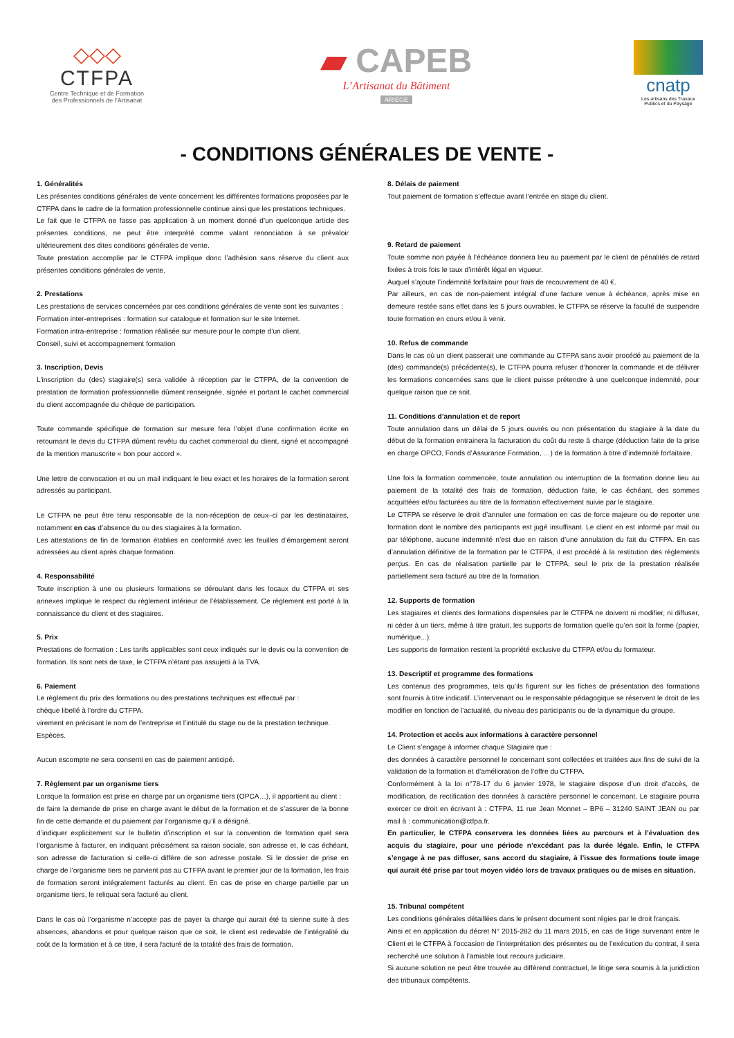◇◇◇
CTFPA
Centre Technique et de Formation
des Professionnels de l’Artisanat
▰ CAPEB
L’Artisanat du Bâtiment
ARIEGE
cnatp
Les artisans des Travaux Publics et du Paysage
- CONDITIONS GÉNÉRALES DE VENTE -
1. Généralités
Les présentes conditions générales de vente concernent les différentes formations proposées par le CTFPA dans le cadre de la formation professionnelle continue ainsi que les prestations techniques.
Le fait que le CTFPA ne fasse pas application à un moment donné d’un quelconque article des présentes conditions, ne peut être interprété comme valant renonciation à se prévaloir ultérieurement des dites conditions générales de vente.
Toute prestation accomplie par le CTFPA implique donc l’adhésion sans réserve du client aux présentes conditions générales de vente.
2. Prestations
Les prestations de services concernées par ces conditions générales de vente sont les suivantes :
Formation inter-entreprises : formation sur catalogue et formation sur le site Internet.
Formation intra-entreprise : formation réalisée sur mesure pour le compte d’un client.
Conseil, suivi et accompagnement formation
3. Inscription, Devis
L'inscription du (des) stagiaire(s) sera validée à réception par le CTFPA, de la convention de prestation de formation professionnelle dûment renseignée, signée et portant le cachet commercial du client accompagnée du chèque de participation.
Toute commande spécifique de formation sur mesure fera l’objet d’une confirmation écrite en retournant le devis du CTFPA dûment revêtu du cachet commercial du client, signé et accompagné de la mention manuscrite « bon pour accord ».
Une lettre de convocation et ou un mail indiquant le lieu exact et les horaires de la formation seront adressés au participant.
Le CTFPA ne peut être tenu responsable de la non-réception de ceux–ci par les destinataires, notamment en cas d’absence du ou des stagiaires à la formation.
Les attestations de fin de formation établies en conformité avec les feuilles d’émargement seront adressées au client après chaque formation.
4. Responsabilité
Toute inscription à une ou plusieurs formations se déroulant dans les locaux du CTFPA et ses annexes implique le respect du règlement intérieur de l’établissement. Ce règlement est porté à la connaissance du client et des stagiaires.
5. Prix
Prestations de formation : Les tarifs applicables sont ceux indiqués sur le devis ou la convention de formation. Ils sont nets de taxe, le CTFPA n’étant pas assujetti à la TVA.
6. Paiement
Le règlement du prix des formations ou des prestations techniques est effectué par :
chèque libellé à l’ordre du CTFPA.
virement en précisant le nom de l’entreprise et l’intitulé du stage ou de la prestation technique.
Espèces.
Aucun escompte ne sera consenti en cas de paiement anticipé.
7. Règlement par un organisme tiers
Lorsque la formation est prise en charge par un organisme tiers (OPCA…), il appartient au client :
de faire la demande de prise en charge avant le début de la formation et de s’assurer de la bonne fin de cette demande et du paiement par l’organisme qu’il a désigné.
d’indiquer explicitement sur le bulletin d’inscription et sur la convention de formation quel sera l’organisme à facturer, en indiquant précisément sa raison sociale, son adresse et, le cas échéant, son adresse de facturation si celle-ci diffère de son adresse postale. Si le dossier de prise en charge de l’organisme tiers ne parvient pas au CTFPA avant le premier jour de la formation, les frais de formation seront intégralement facturés au client. En cas de prise en charge partielle par un organisme tiers, le reliquat sera facturé au client.
Dans le cas où l’organisme n’accepte pas de payer la charge qui aurait été la sienne suite à des absences, abandons et pour quelque raison que ce soit, le client est redevable de l’intégralité du coût de la formation et à ce titre, il sera facturé de la totalité des frais de formation.
8. Délais de paiement
Tout paiement de formation s’effectue avant l’entrée en stage du client.
9. Retard de paiement
Toute somme non payée à l’échéance donnera lieu au paiement par le client de pénalités de retard fixées à trois fois le taux d’intérêt légal en vigueur.
Auquel s’ajoute l’indemnité forfaitaire pour frais de recouvrement de 40 €.
Par ailleurs, en cas de non-paiement intégral d’une facture venue à échéance, après mise en demeure restée sans effet dans les 5 jours ouvrables, le CTFPA se réserve la faculté de suspendre toute formation en cours et/ou à venir.
10. Refus de commande
Dans le cas où un client passerait une commande au CTFPA sans avoir procédé au paiement de la (des) commande(s) précédente(s), le CTFPA pourra refuser d’honorer la commande et de délivrer les formations concernées sans que le client puisse prétendre à une quelconque indemnité, pour quelque raison que ce soit.
11. Conditions d’annulation et de report
Toute annulation dans un délai de 5 jours ouvrés ou non présentation du stagiaire à la date du début de la formation entrainera la facturation du coût du reste à charge (déduction faite de la prise en charge OPCO, Fonds d’Assurance Formation, …) de la formation à titre d’indemnité forfaitaire.
Une fois la formation commencée, toute annulation ou interruption de la formation donne lieu au paiement de la totalité des frais de formation, déduction faite, le cas échéant, des sommes acquittées et/ou facturées au titre de la formation effectivement suivie par le stagiaire.
Le CTFPA se réserve le droit d’annuler une formation en cas de force majeure ou de reporter une formation dont le nombre des participants est jugé insuffisant. Le client en est informé par mail ou par téléphone, aucune indemnité n’est due en raison d’une annulation du fait du CTFPA. En cas d’annulation définitive de la formation par le CTFPA, il est procédé à la restitution des règlements perçus. En cas de réalisation partielle par le CTFPA, seul le prix de la prestation réalisée partiellement sera facturé au titre de la formation.
12. Supports de formation
Les stagiaires et clients des formations dispensées par le CTFPA ne doivent ni modifier, ni diffuser, ni céder à un tiers, même à titre gratuit, les supports de formation quelle qu’en soit la forme (papier, numérique...).
Les supports de formation restent la propriété exclusive du CTFPA et/ou du formateur.
13. Descriptif et programme des formations
Les contenus des programmes, tels qu’ils figurent sur les fiches de présentation des formations sont fournis à titre indicatif. L’intervenant ou le responsable pédagogique se réservent le droit de les modifier en fonction de l’actualité, du niveau des participants ou de la dynamique du groupe.
14. Protection et accès aux informations à caractère personnel
Le Client s’engage à informer chaque Stagiaire que :
des données à caractère personnel le concernant sont collectées et traitées aux fins de suivi de la validation de la formation et d’amélioration de l’offre du CTFPA.
Conformément à la loi n°78-17 du 6 janvier 1978, le stagiaire dispose d’un droit d’accès, de modification, de rectification des données à caractère personnel le concernant. Le stagiaire pourra exercer ce droit en écrivant à : CTFPA, 11 rue Jean Monnet – BP6 – 31240 SAINT JEAN ou par mail à : communication@ctfpa.fr.
En particulier, le CTFPA conservera les données liées au parcours et à l’évaluation des acquis du stagiaire, pour une période n’excédant pas la durée légale. Enfin, le CTFPA s’engage à ne pas diffuser, sans accord du stagiaire, à l’issue des formations toute image qui aurait été prise par tout moyen vidéo lors de travaux pratiques ou de mises en situation.
15. Tribunal compétent
Les conditions générales détaillées dans le présent document sont régies par le droit français.
Ainsi et en application du décret N° 2015-282 du 11 mars 2015, en cas de litige survenant entre le Client et le CTFPA à l’occasion de l’interprétation des présentes ou de l’exécution du contrat, il sera recherché une solution à l’amiable tout recours judiciaire.
Si aucune solution ne peut être trouvée au différend contractuel, le litige sera soumis à la juridiction des tribunaux compétents.